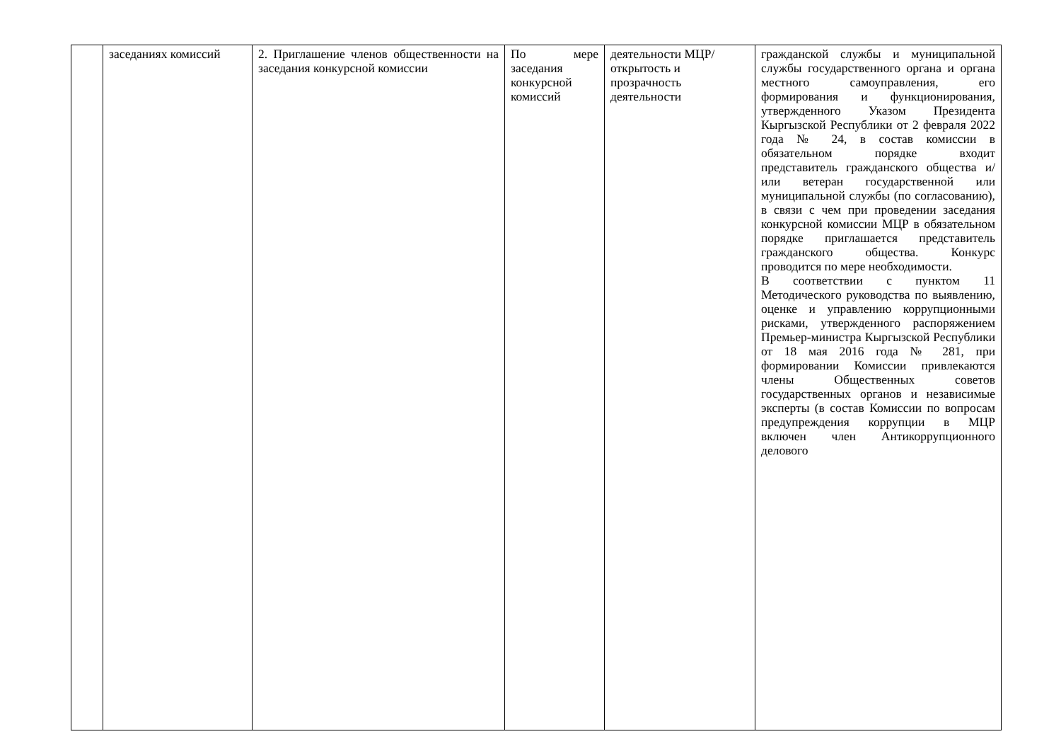| | заседаниях комиссий | 2. Приглашение членов общественности на заседания конкурсной комиссии | По мере заседания конкурсной комиссий | деятельности МЦР/открытость и прозрачность деятельности | гражданской службы и муниципальной службы государственного органа и органа местного самоуправления, его формирования и функционирования, утвержденного Указом Президента Кыргызской Республики от 2 февраля 2022 года № 24, в состав комиссии в обязательном порядке входит представитель гражданского общества и/или ветеран государственной или муниципальной службы (по согласованию), в связи с чем при проведении заседания конкурсной комиссии МЦР в обязательном порядке приглашается представитель гражданского общества. Конкурс проводится по мере необходимости. В соответствии с пунктом 11 Методического руководства по выявлению, оценке и управлению коррупционными рисками, утвержденного распоряжением Премьер-министра Кыргызской Республики от 18 мая 2016 года № 281, при формировании Комиссии привлекаются члены Общественных советов государственных органов и независимые эксперты (в состав Комиссии по вопросам предупреждения коррупции в МЦР включен член Антикоррупционного делового |